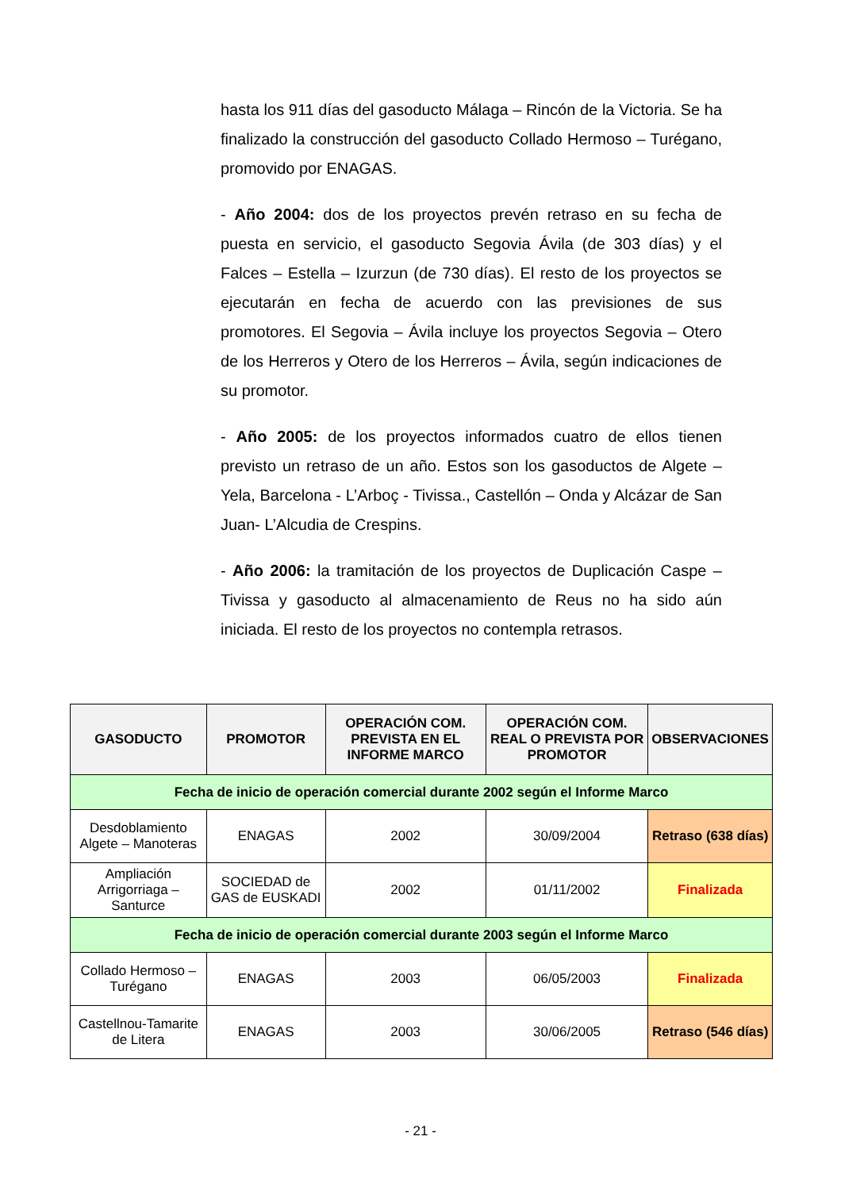hasta los 911 días del gasoducto Málaga – Rincón de la Victoria. Se ha finalizado la construcción del gasoducto Collado Hermoso – Turégano, promovido por ENAGAS.
- Año 2004: dos de los proyectos prevén retraso en su fecha de puesta en servicio, el gasoducto Segovia Ávila (de 303 días) y el Falces – Estella – Izurzun (de 730 días). El resto de los proyectos se ejecutarán en fecha de acuerdo con las previsiones de sus promotores. El Segovia – Ávila incluye los proyectos Segovia – Otero de los Herreros y Otero de los Herreros – Ávila, según indicaciones de su promotor.
- Año 2005: de los proyectos informados cuatro de ellos tienen previsto un retraso de un año. Estos son los gasoductos de Algete – Yela, Barcelona - L’Arboç - Tivissa., Castellón – Onda y Alcázar de San Juan- L’Alcudia de Crespins.
- Año 2006: la tramitación de los proyectos de Duplicación Caspe – Tivissa y gasoducto al almacenamiento de Reus no ha sido aún iniciada. El resto de los proyectos no contempla retrasos.
| GASODUCTO | PROMOTOR | OPERACIÓN COM. PREVISTA EN EL INFORME MARCO | OPERACIÓN COM. REAL O PREVISTA POR PROMOTOR | OBSERVACIONES |
| --- | --- | --- | --- | --- |
| Fecha de inicio de operación comercial durante 2002 según el Informe Marco | | | | |
| Desdoblamiento Algete – Manoteras | ENAGAS | 2002 | 30/09/2004 | Retraso (638 días) |
| Ampliación Arrigorriaga – Santurce | SOCIEDAD de GAS de EUSKADI | 2002 | 01/11/2002 | Finalizada |
| Fecha de inicio de operación comercial durante 2003 según el Informe Marco | | | | |
| Collado Hermoso – Turégano | ENAGAS | 2003 | 06/05/2003 | Finalizada |
| Castellnou-Tamarite de Litera | ENAGAS | 2003 | 30/06/2005 | Retraso (546 días) |
- 21 -